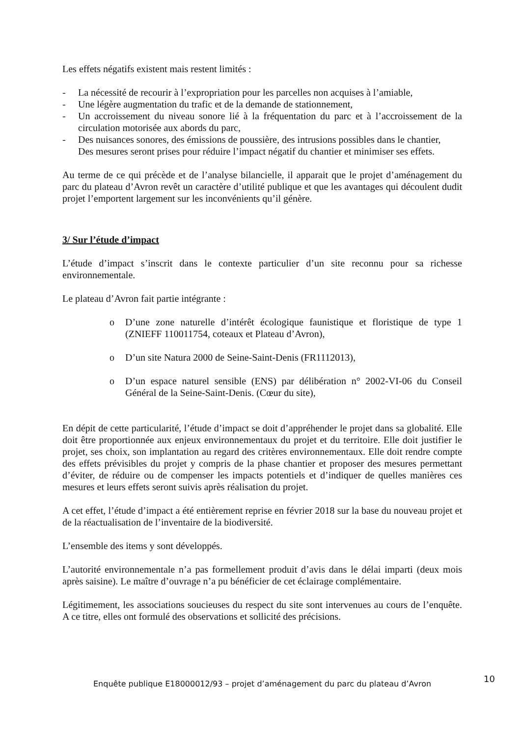Les effets négatifs existent mais restent limités :
- La nécessité de recourir à l’expropriation pour les parcelles non acquises à l’amiable,
- Une légère augmentation du trafic et de la demande de stationnement,
- Un accroissement du niveau sonore lié à la fréquentation du parc et à l’accroissement de la circulation motorisée aux abords du parc,
- Des nuisances sonores, des émissions de poussière, des intrusions possibles dans le chantier,
Des mesures seront prises pour réduire l’impact négatif du chantier et minimiser ses effets.
Au terme de ce qui précède et de l’analyse bilancielle, il apparait que le projet d’aménagement du parc du plateau d’Avron revêt un caractère d’utilité publique et que les avantages qui découlent dudit projet l’emportent largement sur les inconvénients qu’il génère.
3/ Sur l’étude d’impact
L’étude d’impact s’inscrit dans le contexte particulier d’un site reconnu pour sa richesse environnementale.
Le plateau d’Avron fait partie intégrante :
o D’une zone naturelle d’intérêt écologique faunistique et floristique de type 1 (ZNIEFF 110011754, coteaux et Plateau d’Avron),
o D’un site Natura 2000 de Seine-Saint-Denis (FR1112013),
o D’un espace naturel sensible (ENS) par délibération n° 2002-VI-06 du Conseil Général de la Seine-Saint-Denis. (Cœur du site),
En dépit de cette particularité, l’étude d’impact se doit d’appréhender le projet dans sa globalité. Elle doit être proportionnée aux enjeux environnementaux du projet et du territoire. Elle doit justifier le projet, ses choix, son implantation au regard des critères environnementaux. Elle doit rendre compte des effets prévisibles du projet y compris de la phase chantier et proposer des mesures permettant d’éviter, de réduire ou de compenser les impacts potentiels et d’indiquer de quelles manières ces mesures et leurs effets seront suivis après réalisation du projet.
A cet effet, l’étude d’impact a été entièrement reprise en février 2018 sur la base du nouveau projet et de la réactualisation de l’inventaire de la biodiversité.
L’ensemble des items y sont développés.
L’autorité environnementale n’a pas formellement produit d’avis dans le délai imparti (deux mois après saisine). Le maître d’ouvrage n’a pu bénéficier de cet éclairage complémentaire.
Légitimement, les associations soucieuses du respect du site sont intervenues au cours de l’enquête. A ce titre, elles ont formulé des observations et sollicité des précisions.
Enquête publique E18000012/93 – projet d’aménagement du parc du plateau d’Avron 10